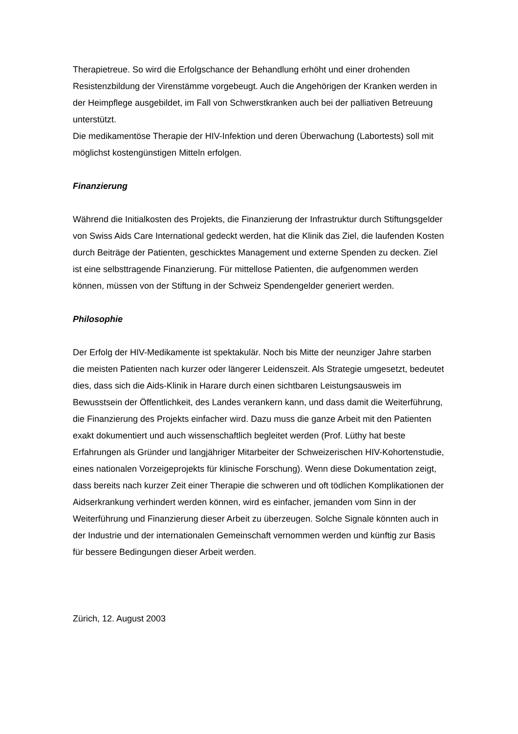Therapietreue. So wird die Erfolgschance der Behandlung erhöht und einer drohenden Resistenzbildung der Virenstämme vorgebeugt. Auch die Angehörigen der Kranken werden in der Heimpflege ausgebildet, im Fall von Schwerstkranken auch bei der palliativen Betreuung unterstützt.
Die medikamentöse Therapie der HIV-Infektion und deren Überwachung (Labortests) soll mit möglichst kostengünstigen Mitteln erfolgen.
Finanzierung
Während die Initialkosten des Projekts, die Finanzierung der Infrastruktur durch Stiftungsgelder von Swiss Aids Care International gedeckt werden, hat die Klinik das Ziel, die laufenden Kosten durch Beiträge der Patienten, geschicktes Management und externe Spenden zu decken. Ziel ist eine selbsttragende Finanzierung. Für mittellose Patienten, die aufgenommen werden können, müssen von der Stiftung in der Schweiz Spendengelder generiert werden.
Philosophie
Der Erfolg der HIV-Medikamente ist spektakulär. Noch bis Mitte der neunziger Jahre starben die meisten Patienten nach kurzer oder längerer Leidenszeit. Als Strategie umgesetzt, bedeutet dies, dass sich die Aids-Klinik in Harare durch einen sichtbaren Leistungsausweis im Bewusstsein der Öffentlichkeit, des Landes verankern kann, und dass damit die Weiterführung, die Finanzierung des Projekts einfacher wird. Dazu muss die ganze Arbeit mit den Patienten exakt dokumentiert und auch wissenschaftlich begleitet werden (Prof. Lüthy hat beste Erfahrungen als Gründer und langjähriger Mitarbeiter der Schweizerischen HIV-Kohortenstudie, eines nationalen Vorzeigeprojekts für klinische Forschung). Wenn diese Dokumentation zeigt, dass bereits nach kurzer Zeit einer Therapie die schweren und oft tödlichen Komplikationen der Aidserkrankung verhindert werden können, wird es einfacher, jemanden vom Sinn in der Weiterführung und Finanzierung dieser Arbeit zu überzeugen. Solche Signale könnten auch in der Industrie und der internationalen Gemeinschaft vernommen werden und künftig zur Basis für bessere Bedingungen dieser Arbeit werden.
Zürich, 12. August 2003